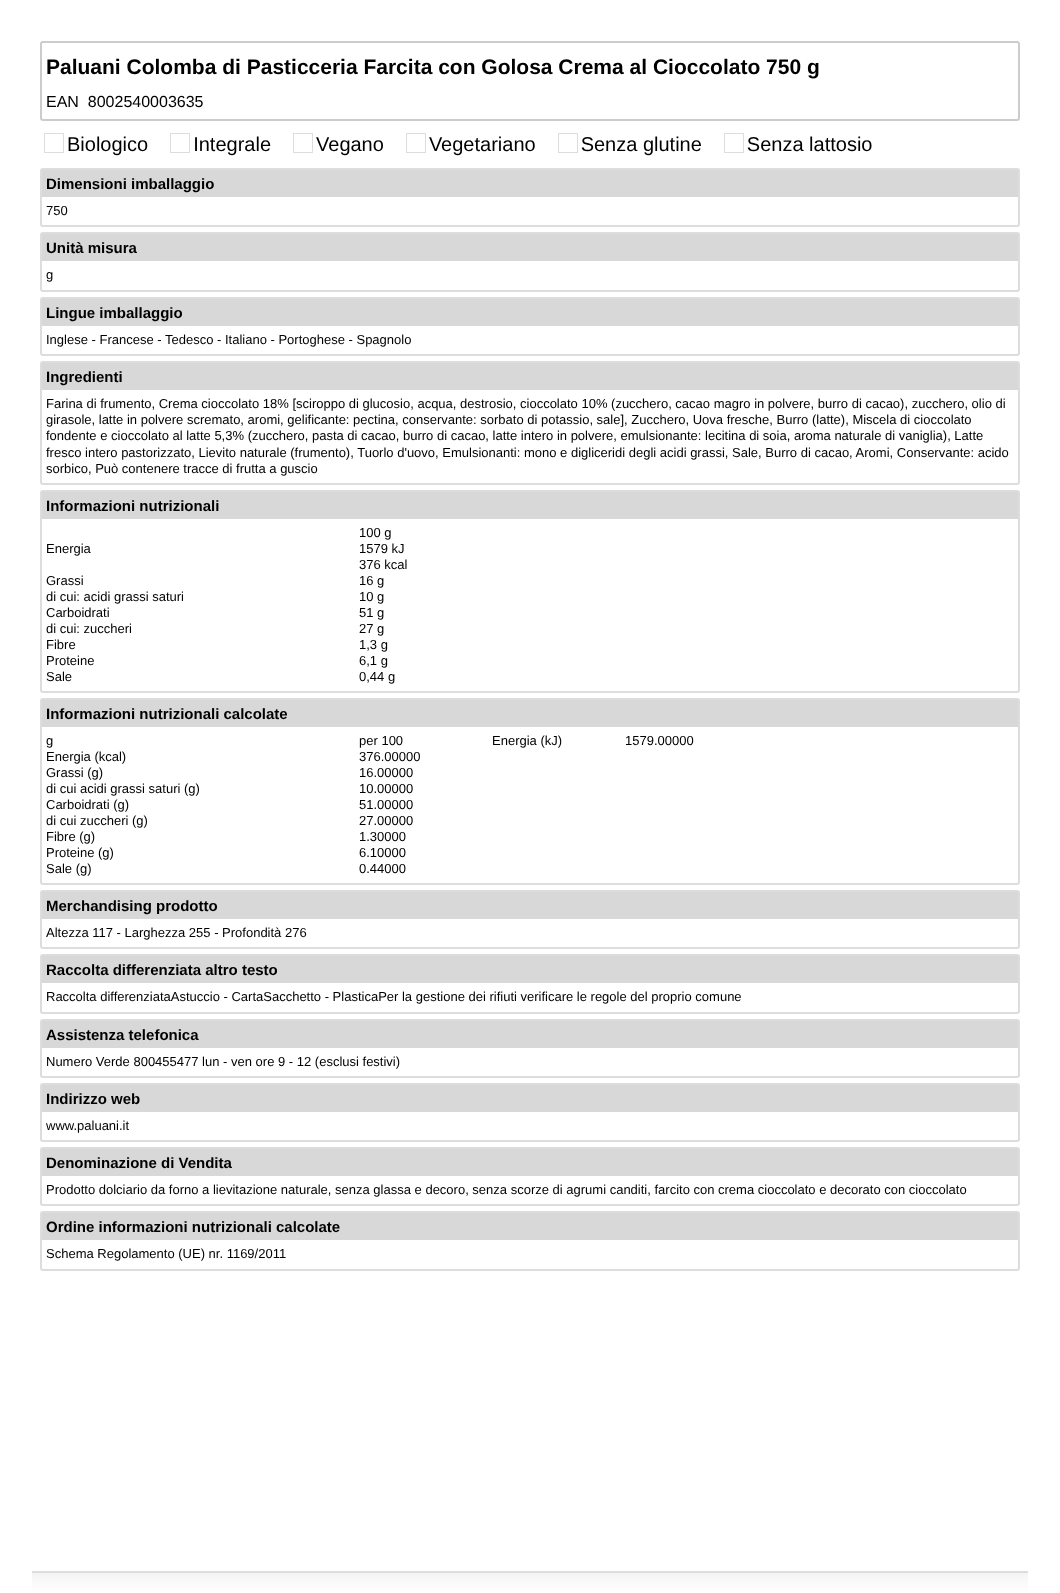Paluani Colomba di Pasticceria Farcita con Golosa Crema al Cioccolato 750 g
EAN 8002540003635
Biologico Integrale Vegano Vegetariano Senza glutine Senza lattosio
Dimensioni imballaggio
750
Unità misura
g
Lingue imballaggio
Inglese - Francese - Tedesco - Italiano - Portoghese - Spagnolo
Ingredienti
Farina di frumento, Crema cioccolato 18% [sciroppo di glucosio, acqua, destrosio, cioccolato 10% (zucchero, cacao magro in polvere, burro di cacao), zucchero, olio di girasole, latte in polvere scremato, aromi, gelificante: pectina, conservante: sorbato di potassio, sale], Zucchero, Uova fresche, Burro (latte), Miscela di cioccolato fondente e cioccolato al latte 5,3% (zucchero, pasta di cacao, burro di cacao, latte intero in polvere, emulsionante: lecitina di soia, aroma naturale di vaniglia), Latte fresco intero pastorizzato, Lievito naturale (frumento), Tuorlo d'uovo, Emulsionanti: mono e digliceridi degli acidi grassi, Sale, Burro di cacao, Aromi, Conservante: acido sorbico, Può contenere tracce di frutta a guscio
Informazioni nutrizionali
| | 100 g |
| Energia | 1579 kJ |
| | 376 kcal |
| Grassi | 16 g |
| di cui: acidi grassi saturi | 10 g |
| Carboidrati | 51 g |
| di cui: zuccheri | 27 g |
| Fibre | 1,3 g |
| Proteine | 6,1 g |
| Sale | 0,44 g |
Informazioni nutrizionali calcolate
| g | per 100 | Energia (kJ) | 1579.00000 |
| Energia (kcal) | 376.00000 | | |
| Grassi (g) | 16.00000 | | |
| di cui acidi grassi saturi (g) | 10.00000 | | |
| Carboidrati (g) | 51.00000 | | |
| di cui zuccheri (g) | 27.00000 | | |
| Fibre (g) | 1.30000 | | |
| Proteine (g) | 6.10000 | | |
| Sale (g) | 0.44000 | | |
Merchandising prodotto
Altezza 117 - Larghezza 255 - Profondità 276
Raccolta differenziata altro testo
Raccolta differenziataAstuccio - CartaSacchetto - PlasticaPer la gestione dei rifiuti verificare le regole del proprio comune
Assistenza telefonica
Numero Verde 800455477 lun - ven ore 9 - 12 (esclusi festivi)
Indirizzo web
www.paluani.it
Denominazione di Vendita
Prodotto dolciario da forno a lievitazione naturale, senza glassa e decoro, senza scorze di agrumi canditi, farcito con crema cioccolato e decorato con cioccolato
Ordine informazioni nutrizionali calcolate
Schema Regolamento (UE) nr. 1169/2011